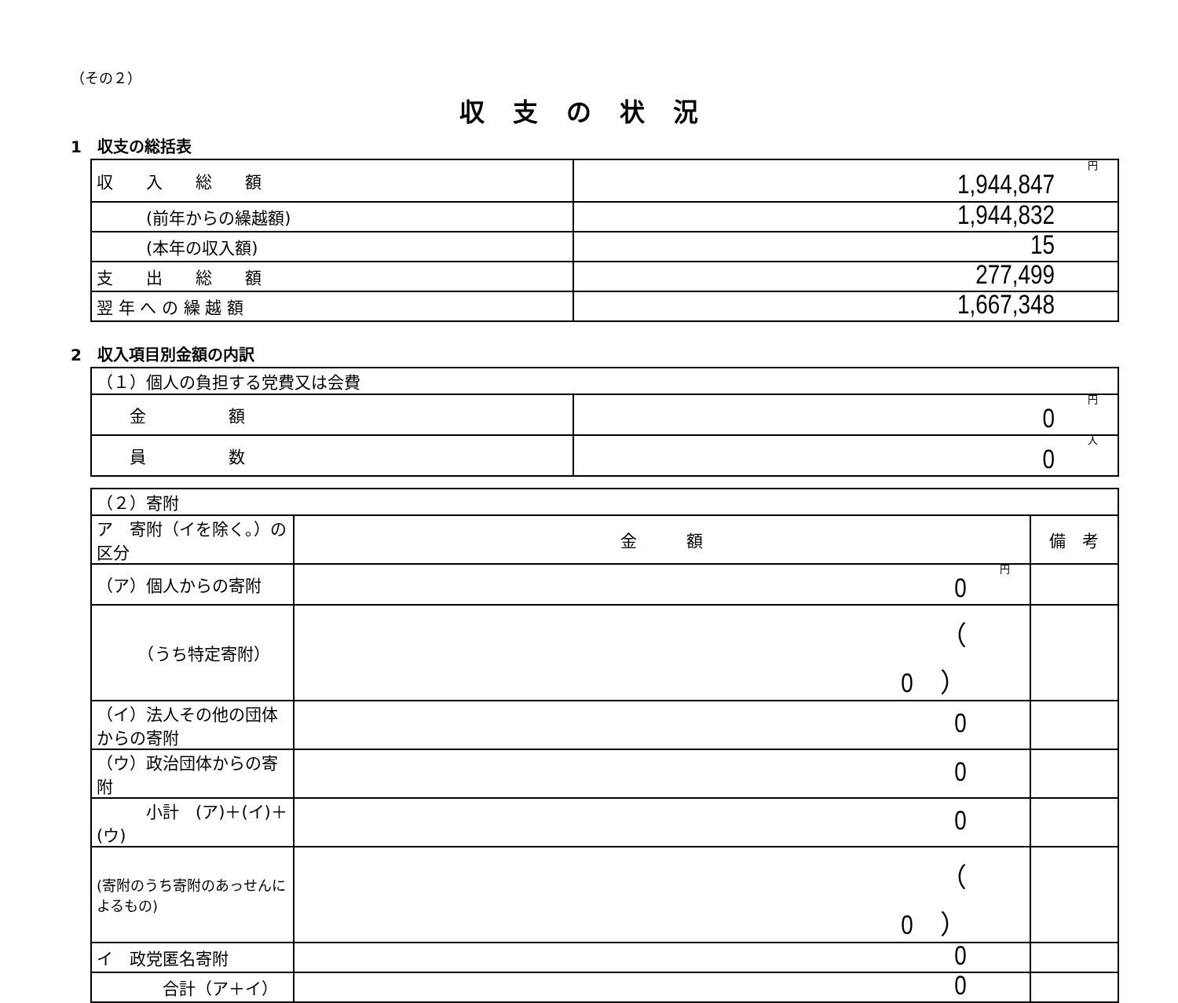（その２）
収支の状況
1　収支の総括表
| 収 入 総 額 | 円 1,944,847 |
| (前年からの繰越額) | 1,944,832 |
| (本年の収入額) | 15 |
| 支 出 総 額 | 277,499 |
| 翌 年 へ の 繰 越 額 | 1,667,348 |
2　収入項目別金額の内訳
| （１）個人の負担する党費又は会費 | |
| 金 額 | 円 0 |
| 員 数 | 人 0 |
| （２）寄附 | | |
| ア 寄附（イを除く。）の区分 | 金 額 | 備 考 |
| （ア）個人からの寄附 | 円 0 | |
| （うち特定寄附） | （ 0 ） | |
| （イ）法人その他の団体からの寄附 | 0 | |
| （ウ）政治団体からの寄附 | 0 | |
| 小計 (ア)＋(イ)＋(ウ) | 0 | |
| (寄附のうち寄附のあっせんによるもの) | （ 0 ） | |
| イ 政党匿名寄附 | 0 | |
| 合計（ア＋イ） | 0 | |